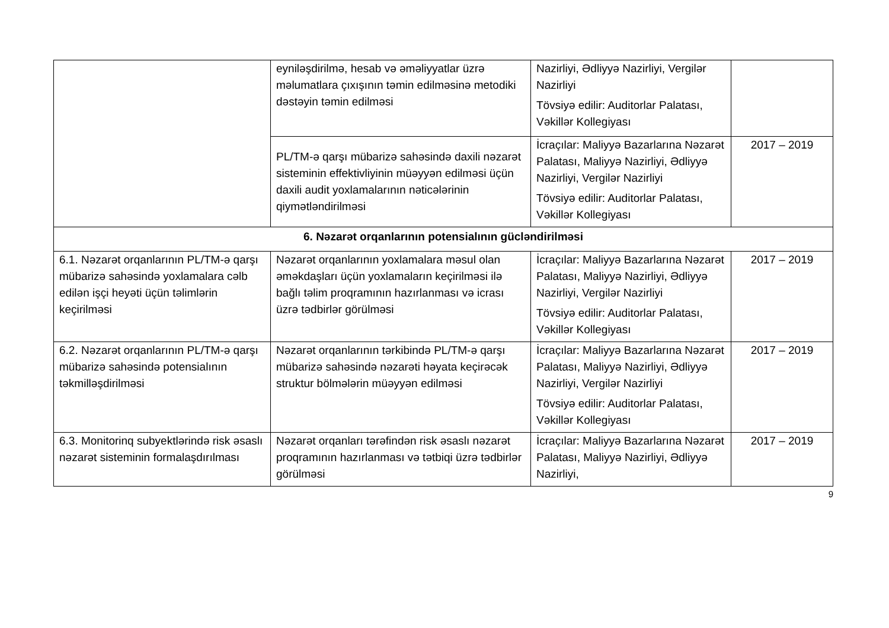| | eyniləşdirilmə, hesab və əməliyyatlar üzrə məlumatlara çıxışının təmin edilməsinə metodiki dəstəyin təmin edilməsi | Nazirliyi, Ədliyyə Nazirliyi, Vergilər Nazirliyi Tövsiyə edilir: Auditorlar Palatası, Vəkillər Kollegiyası | |
| | PL/TM-ə qarşı mübarizə sahəsində daxili nəzarət sisteminin effektivliyinin müəyyən edilməsi üçün daxili audit yoxlamalarının nəticələrinin qiymətləndirilməsi | İcraçılar: Maliyyə Bazarlarına Nəzarət Palatası, Maliyyə Nazirliyi, Ədliyyə Nazirliyi, Vergilər Nazirliyi Tövsiyə edilir: Auditorlar Palatası, Vəkillər Kollegiyası | 2017 – 2019 |
| 6. Nəzarət orqanlarının potensialının gücləndirilməsi | | | |
| 6.1. Nəzarət orqanlarının PL/TM-ə qarşı mübarizə sahəsində yoxlamalara cəlb edilən işçi heyəti üçün təlimlərin keçirilməsi | Nəzarət orqanlarının yoxlamalara məsul olan əməkdaşları üçün yoxlamaların keçirilməsi ilə bağlı təlim proqramının hazırlanması və icrası üzrə tədbirlər görülməsi | İcraçılar: Maliyyə Bazarlarına Nəzarət Palatası, Maliyyə Nazirliyi, Ədliyyə Nazirliyi, Vergilər Nazirliyi Tövsiyə edilir: Auditorlar Palatası, Vəkillər Kollegiyası | 2017 – 2019 |
| 6.2. Nəzarət orqanlarının PL/TM-ə qarşı mübarizə sahəsində potensialının təkmilləşdirilməsi | Nəzarət orqanlarının tərkibində PL/TM-ə qarşı mübarizə sahəsində nəzarəti həyata keçirəcək struktur bölmələrin müəyyən edilməsi | İcraçılar: Maliyyə Bazarlarına Nəzarət Palatası, Maliyyə Nazirliyi, Ədliyyə Nazirliyi, Vergilər Nazirliyi Tövsiyə edilir: Auditorlar Palatası, Vəkillər Kollegiyası | 2017 – 2019 |
| 6.3. Monitorinq subyektlərində risk əsaslı nəzarət sisteminin formalaşdırılması | Nəzarət orqanları tərəfindən risk əsaslı nəzarət proqramının hazırlanması və tətbiqi üzrə tədbirlər görülməsi | İcraçılar: Maliyyə Bazarlarına Nəzarət Palatası, Maliyyə Nazirliyi, Ədliyyə Nazirliyi, | 2017 – 2019 |
9